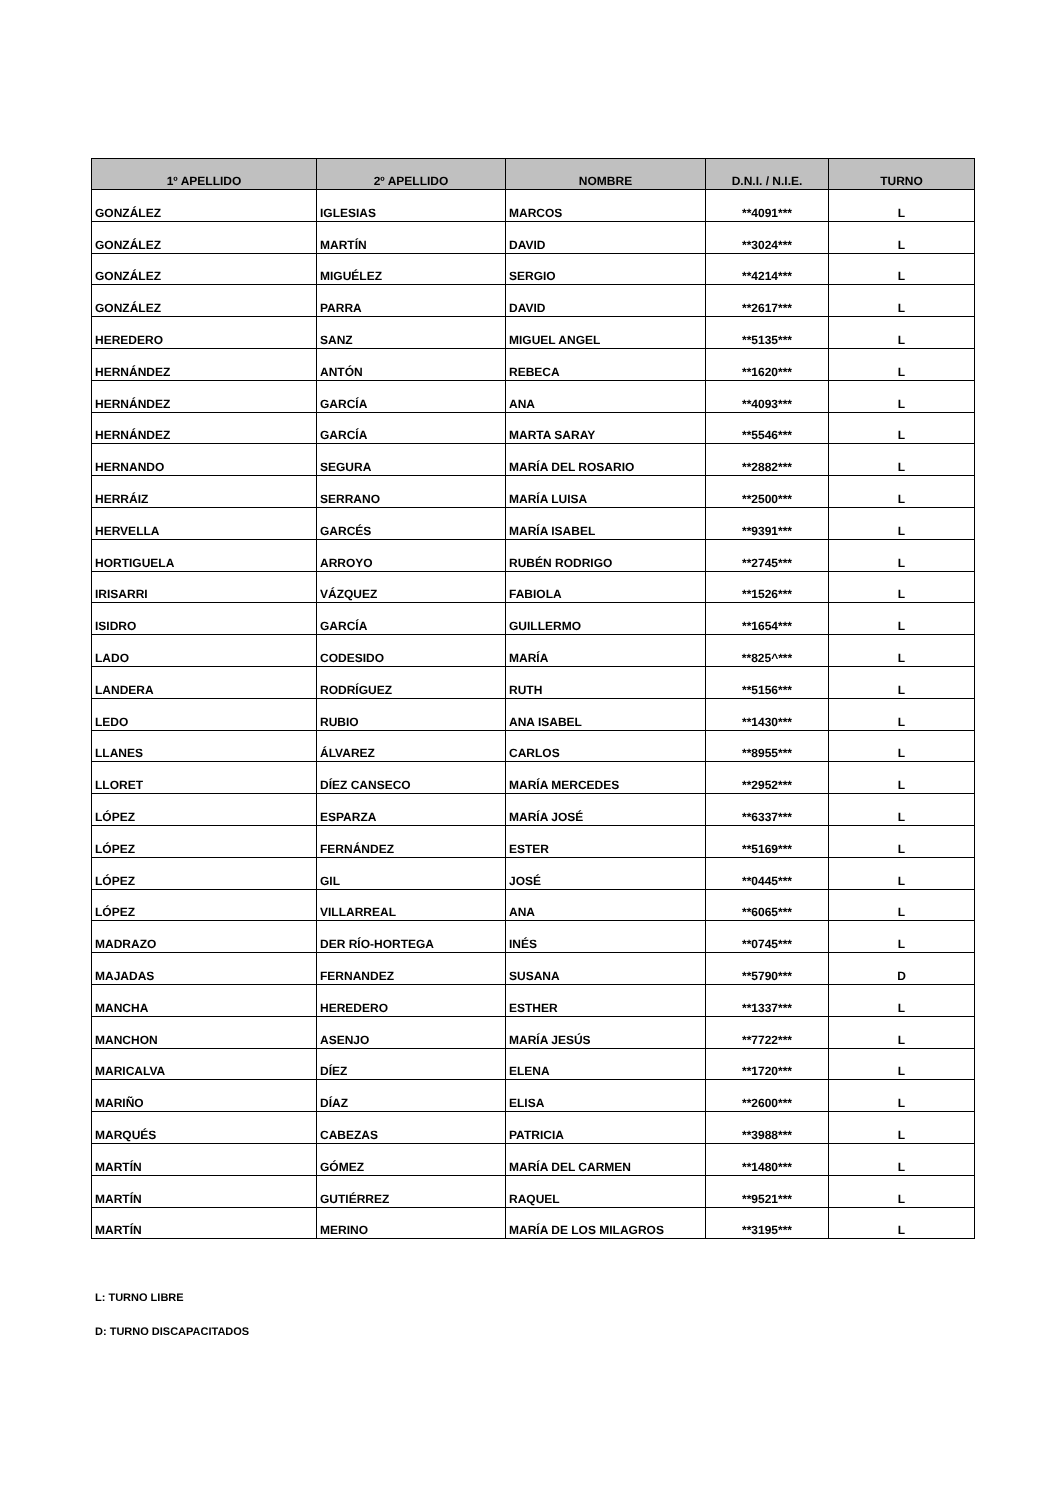| 1º APELLIDO | 2º APELLIDO | NOMBRE | D.N.I. / N.I.E. | TURNO |
| --- | --- | --- | --- | --- |
| GONZÁLEZ | IGLESIAS | MARCOS | **4091*** | L |
| GONZÁLEZ | MARTÍN | DAVID | **3024*** | L |
| GONZÁLEZ | MIGUÉLEZ | SERGIO | **4214*** | L |
| GONZÁLEZ | PARRA | DAVID | **2617*** | L |
| HEREDERO | SANZ | MIGUEL ANGEL | **5135*** | L |
| HERNÁNDEZ | ANTÓN | REBECA | **1620*** | L |
| HERNÁNDEZ | GARCÍA | ANA | **4093*** | L |
| HERNÁNDEZ | GARCÍA | MARTA SARAY | **5546*** | L |
| HERNANDO | SEGURA | MARÍA DEL ROSARIO | **2882*** | L |
| HERRÁIZ | SERRANO | MARÍA LUISA | **2500*** | L |
| HERVELLA | GARCÉS | MARÍA ISABEL | **9391*** | L |
| HORTIGUELA | ARROYO | RUBÉN RODRIGO | **2745*** | L |
| IRISARRI | VÁZQUEZ | FABIOLA | **1526*** | L |
| ISIDRO | GARCÍA | GUILLERMO | **1654*** | L |
| LADO | CODESIDO | MARÍA | **825^*** | L |
| LANDERA | RODRÍGUEZ | RUTH | **5156*** | L |
| LEDO | RUBIO | ANA ISABEL | **1430*** | L |
| LLANES | ÁLVAREZ | CARLOS | **8955*** | L |
| LLORET | DÍEZ CANSECO | MARÍA MERCEDES | **2952*** | L |
| LÓPEZ | ESPARZA | MARÍA JOSÉ | **6337*** | L |
| LÓPEZ | FERNÁNDEZ | ESTER | **5169*** | L |
| LÓPEZ | GIL | JOSÉ | **0445*** | L |
| LÓPEZ | VILLARREAL | ANA | **6065*** | L |
| MADRAZO | DER RÍO-HORTEGA | INÉS | **0745*** | L |
| MAJADAS | FERNANDEZ | SUSANA | **5790*** | D |
| MANCHA | HEREDERO | ESTHER | **1337*** | L |
| MANCHON | ASENJO | MARÍA JESÚS | **7722*** | L |
| MARICALVA | DÍEZ | ELENA | **1720*** | L |
| MARIÑO | DÍAZ | ELISA | **2600*** | L |
| MARQUÉS | CABEZAS | PATRICIA | **3988*** | L |
| MARTÍN | GÓMEZ | MARÍA DEL CARMEN | **1480*** | L |
| MARTÍN | GUTIÉRREZ | RAQUEL | **9521*** | L |
| MARTÍN | MERINO | MARÍA DE LOS MILAGROS | **3195*** | L |
L: TURNO LIBRE
D: TURNO DISCAPACITADOS